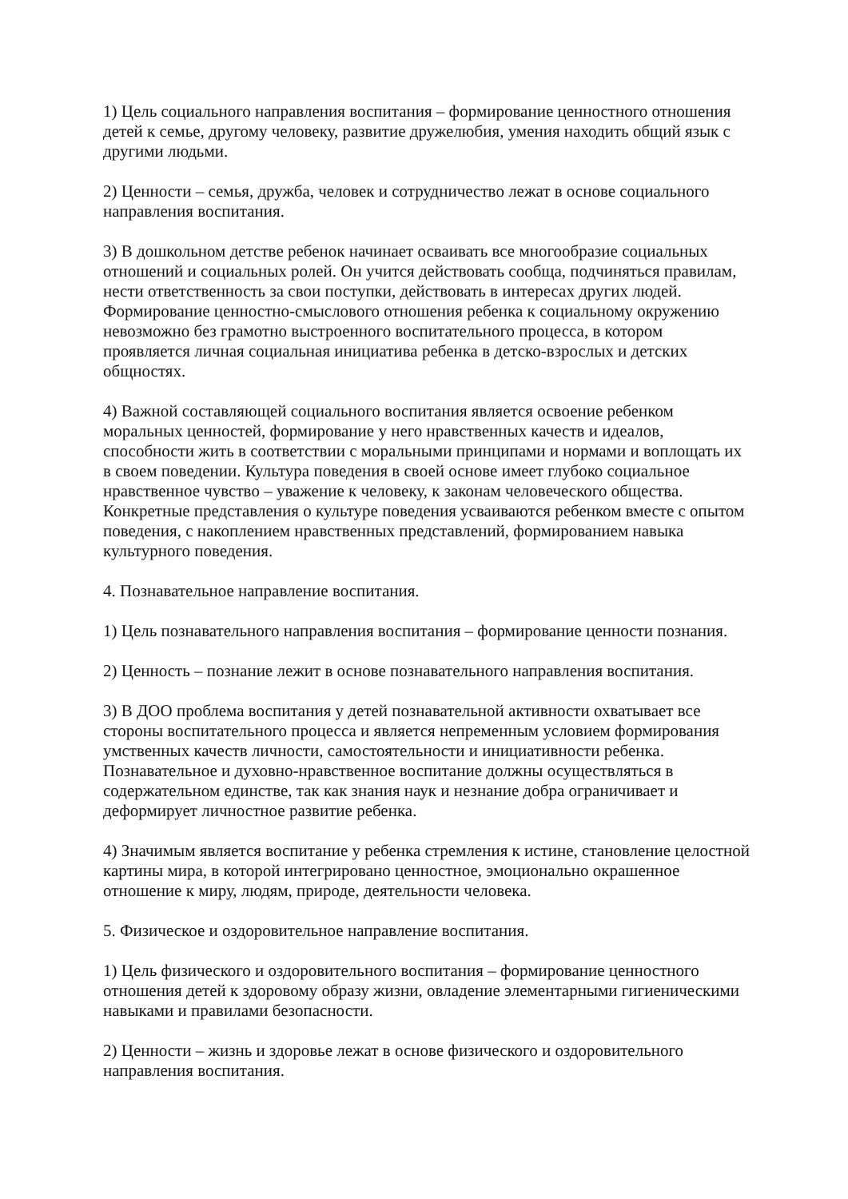1) Цель социального направления воспитания – формирование ценностного отношения детей к семье, другому человеку, развитие дружелюбия, умения находить общий язык с другими людьми.
2) Ценности – семья, дружба, человек и сотрудничество лежат в основе социального направления воспитания.
3) В дошкольном детстве ребенок начинает осваивать все многообразие социальных отношений и социальных ролей. Он учится действовать сообща, подчиняться правилам, нести ответственность за свои поступки, действовать в интересах других людей. Формирование ценностно-смыслового отношения ребенка к социальному окружению невозможно без грамотно выстроенного воспитательного процесса, в котором проявляется личная социальная инициатива ребенка в детско-взрослых и детских общностях.
4) Важной составляющей социального воспитания является освоение ребенком моральных ценностей, формирование у него нравственных качеств и идеалов, способности жить в соответствии с моральными принципами и нормами и воплощать их в своем поведении. Культура поведения в своей основе имеет глубоко социальное нравственное чувство – уважение к человеку, к законам человеческого общества. Конкретные представления о культуре поведения усваиваются ребенком вместе с опытом поведения, с накоплением нравственных представлений, формированием навыка культурного поведения.
4. Познавательное направление воспитания.
1) Цель познавательного направления воспитания – формирование ценности познания.
2) Ценность – познание лежит в основе познавательного направления воспитания.
3) В ДОО проблема воспитания у детей познавательной активности охватывает все стороны воспитательного процесса и является непременным условием формирования умственных качеств личности, самостоятельности и инициативности ребенка. Познавательное и духовно-нравственное воспитание должны осуществляться в содержательном единстве, так как знания наук и незнание добра ограничивает и деформирует личностное развитие ребенка.
4) Значимым является воспитание у ребенка стремления к истине, становление целостной картины мира, в которой интегрировано ценностное, эмоционально окрашенное отношение к миру, людям, природе, деятельности человека.
5. Физическое и оздоровительное направление воспитания.
1) Цель физического и оздоровительного воспитания – формирование ценностного отношения детей к здоровому образу жизни, овладение элементарными гигиеническими навыками и правилами безопасности.
2) Ценности – жизнь и здоровье лежат в основе физического и оздоровительного направления воспитания.